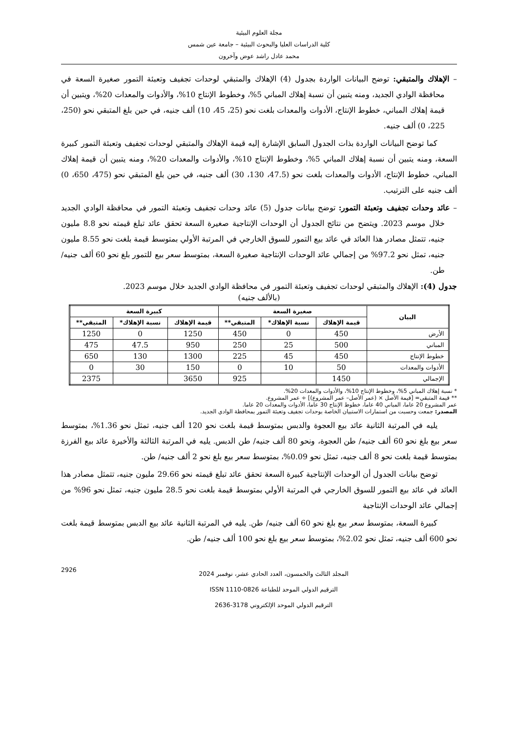مجلة العلوم البيئية
كلية الدراسات العليا والبحوث البيئية – جامعة عين شمس
محمد عادل راشد عوض وآخرون
– الإهلاك والمتبقي: توضح البيانات الواردة بجدول (4) الإهلاك والمتبقي لوحدات تجفيف وتعبئة التمور صغيرة السعة في محافظة الوادي الجديد، ومنه يتبين أن نسبة إهلاك المباني 5%، وخطوط الإنتاج 10%، والأدوات والمعدات 20%، ويتبين أن قيمة إهلاك المباني، خطوط الإنتاج، الأدوات والمعدات بلغت نحو (25، 45، 10) ألف جنيه، في حين بلغ المتبقي نحو (250، 225، 0) ألف جنيه.
كما توضح البيانات الواردة بذات الجدول السابق الإشارة إليه قيمة الإهلاك والمتبقي لوحدات تجفيف وتعبئة التمور كبيرة السعة، ومنه يتبين أن نسبة إهلاك المباني 5%، وخطوط الإنتاج 10%، والأدوات والمعدات 20%، ومنه يتبين أن قيمة إهلاك المباني، خطوط الإنتاج، الأدوات والمعدات بلغت نحو (47.5، 130، 30) ألف جنيه، في حين بلغ المتبقي نحو (475، 650، 0) ألف جنيه على الترتيب.
– عائد وحدات تجفيف وتعبئة التمور: توضح بيانات جدول (5) عائد وحدات تجفيف وتعبئة التمور في محافظة الوادي الجديد خلال موسم 2023. ويتضح من نتائج الجدول أن الوحدات الإنتاجية صغيرة السعة تحقق عائد تبلغ قيمته نحو 8.8 مليون جنيه، تتمثل مصادر هذا العائد في عائد بيع التمور للسوق الخارجي في المرتبة الأولي بمتوسط قيمة بلغت نحو 8.55 مليون جنيه، تمثل نحو 97.2% من إجمالي عائد الوحدات الإنتاجية صغيرة السعة، بمتوسط سعر بيع للتمور بلغ نحو 60 ألف جنيه/ طن.
جدول (4): الإهلاك والمتبقي لوحدات تجفيف وتعبئة التمور في محافظة الوادي الجديد خلال موسم 2023.
(بالألف جنيه)
| البيان | صغيرة السعة | | | كبيرة السعة | | |
| --- | --- | --- | --- | --- | --- | --- |
| | قيمة الإهلاك | نسبة الإهلاك* | المتبقي** | قيمة الإهلاك | نسبة الإهلاك* | المتبقي** |
| الأرض | 450 | 0 | 450 | 1250 | 0 | 1250 |
| المباني | 500 | 25 | 250 | 950 | 47.5 | 475 |
| خطوط الإنتاج | 450 | 45 | 225 | 1300 | 130 | 650 |
| الأدوات والمعدات | 50 | 10 | 0 | 150 | 30 | 0 |
| الإجمالي | 1450 | | 925 | 3650 | | 2375 |
* نسبة إهلاك المباني 5%، وخطوط الإنتاج 10%، والأدوات والمعدات 20%.
** قيمة المتبقي= [قيمة الأصل × (عمر الأصل– عمر المشروع)] ÷ عمر المشروع.
عمر المشروع 20 عاما، المباني 40 عاما، خطوط الإنتاج 30 عاما، الأدوات والمعدات 20 عاما.
المصدر: جمعت وحسبت من استمارات الاستبيان الخاصة بوحدات تجفيف وتعبئة التمور بمحافظة الوادي الجديد.
يليه في المرتبة الثانية عائد بيع العجوة والدبس بمتوسط قيمة بلغت نحو 120 ألف جنيه، تمثل نحو 1.36%، بمتوسط سعر بيع بلغ نحو 60 ألف جنيه/ طن العجوة، ونحو 80 ألف جنيه/ طن الدبس. يليه في المرتبة الثالثة والأخيرة عائد بيع الفرزة بمتوسط قيمة بلغت نحو 8 ألف جنيه، تمثل نحو 0.09%، بمتوسط سعر بيع بلغ نحو 2 ألف جنيه/ طن.
توضح بيانات الجدول أن الوحدات الإنتاجية كبيرة السعة تحقق عائد تبلغ قيمته نحو 29.66 مليون جنيه، تتمثل مصادر هذا العائد في عائد بيع التمور للسوق الخارجي في المرتبة الأولي بمتوسط قيمة بلغت نحو 28.5 مليون جنيه، تمثل نحو 96% من إجمالي عائد الوحدات الإنتاجية
كبيرة السعة، بمتوسط سعر بيع بلغ نحو 60 ألف جنيه/ طن. يليه في المرتبة الثانية عائد بيع الدبس بمتوسط قيمة بلغت نحو 600 ألف جنيه، تمثل نحو 2.02%، بمتوسط سعر بيع بلغ نحو 100 ألف جنيه/ طن.
المجلد الثالث والخمسون، العدد الحادي عشر، نوفمبر 2024
الترقيم الدولي الموحد للطباعة 0826-1110 ISSN
الترقيم الدولي الموحد الإلكتروني 3178-2636
2926